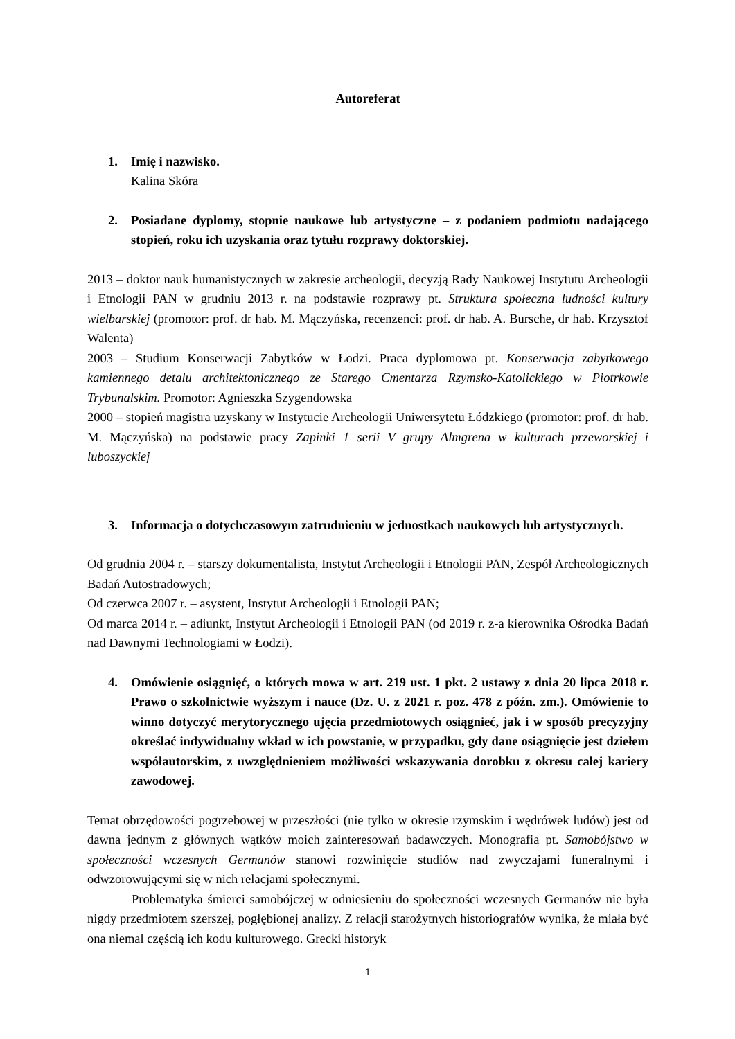Autoreferat
1. Imię i nazwisko.
Kalina Skóra
2. Posiadane dyplomy, stopnie naukowe lub artystyczne – z podaniem podmiotu nadającego stopień, roku ich uzyskania oraz tytułu rozprawy doktorskiej.
2013 – doktor nauk humanistycznych w zakresie archeologii, decyzją Rady Naukowej Instytutu Archeologii i Etnologii PAN w grudniu 2013 r. na podstawie rozprawy pt. Struktura społeczna ludności kultury wielbarskiej (promotor: prof. dr hab. M. Mączyńska, recenzenci: prof. dr hab. A. Bursche, dr hab. Krzysztof Walenta)
2003 – Studium Konserwacji Zabytków w Łodzi. Praca dyplomowa pt. Konserwacja zabytkowego kamiennego detalu architektonicznego ze Starego Cmentarza Rzymsko-Katolickiego w Piotrkowie Trybunalskim. Promotor: Agnieszka Szygendowska
2000 – stopień magistra uzyskany w Instytucie Archeologii Uniwersytetu Łódzkiego (promotor: prof. dr hab. M. Mączyńska) na podstawie pracy Zapinki 1 serii V grupy Almgrena w kulturach przeworskiej i luboszyckiej
3. Informacja o dotychczasowym zatrudnieniu w jednostkach naukowych lub artystycznych.
Od grudnia 2004 r. – starszy dokumentalista, Instytut Archeologii i Etnologii PAN, Zespół Archeologicznych Badań Autostradowych;
Od czerwca 2007 r. – asystent, Instytut Archeologii i Etnologii PAN;
Od marca 2014 r. – adiunkt, Instytut Archeologii i Etnologii PAN (od 2019 r. z-a kierownika Ośrodka Badań nad Dawnymi Technologiami w Łodzi).
4. Omówienie osiągnięć, o których mowa w art. 219 ust. 1 pkt. 2 ustawy z dnia 20 lipca 2018 r. Prawo o szkolnictwie wyższym i nauce (Dz. U. z 2021 r. poz. 478 z późn. zm.). Omówienie to winno dotyczyć merytorycznego ujęcia przedmiotowych osiągnieć, jak i w sposób precyzyjny określać indywidualny wkład w ich powstanie, w przypadku, gdy dane osiągnięcie jest dziełem współautorskim, z uwzględnieniem możliwości wskazywania dorobku z okresu całej kariery zawodowej.
Temat obrzędowości pogrzebowej w przeszłości (nie tylko w okresie rzymskim i wędrówek ludów) jest od dawna jednym z głównych wątków moich zainteresowań badawczych. Monografia pt. Samobójstwo w społeczności wczesnych Germanów stanowi rozwinięcie studiów nad zwyczajami funeralnymi i odwzorowującymi się w nich relacjami społecznymi.
Problematyka śmierci samobójczej w odniesieniu do społeczności wczesnych Germanów nie była nigdy przedmiotem szerszej, pogłębionej analizy. Z relacji starożytnych historiografów wynika, że miała być ona niemal częścią ich kodu kulturowego. Grecki historyk
1